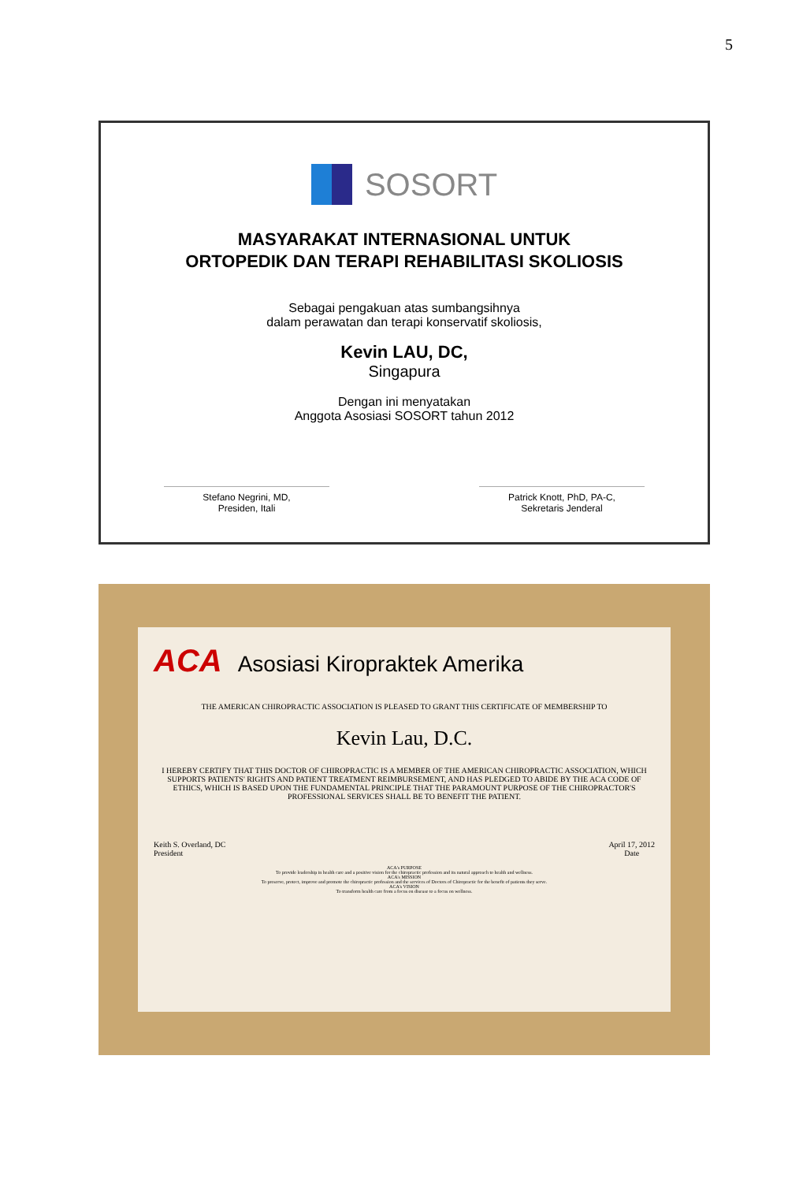5
SOSORT
MASYARAKAT INTERNASIONAL UNTUK
ORTOPEDIK DAN TERAPI REHABILITASI SKOLIOSIS
Sebagai pengakuan atas sumbangsihnya
dalam perawatan dan terapi konservatif skoliosis,
Kevin LAU, DC,
Singapura
Dengan ini menyatakan
Anggota Asosiasi SOSORT tahun 2012
Stefano Negrini, MD,
Presiden, Itali
Patrick Knott, PhD, PA-C,
Sekretaris Jenderal
ACA Asosiasi Kiropraktek Amerika
THE AMERICAN CHIROPRACTIC ASSOCIATION IS PLEASED TO GRANT THIS CERTIFICATE OF MEMBERSHIP TO
Kevin Lau, D.C.
I HEREBY CERTIFY THAT THIS DOCTOR OF CHIROPRACTIC IS A MEMBER OF THE AMERICAN CHIROPRACTIC ASSOCIATION, WHICH SUPPORTS PATIENTS' RIGHTS AND PATIENT TREATMENT REIMBURSEMENT, AND HAS PLEDGED TO ABIDE BY THE ACA CODE OF ETHICS, WHICH IS BASED UPON THE FUNDAMENTAL PRINCIPLE THAT THE PARAMOUNT PURPOSE OF THE CHIROPRACTOR'S PROFESSIONAL SERVICES SHALL BE TO BENEFIT THE PATIENT.
Keith S. Overland, DC
President
April 17, 2012
Date
ACA's PURPOSE
To provide leadership in health care and a positive vision for the chiropractic profession and its natural approach to health and wellness.
ACA's MISSION
To preserve, protect, improve and promote the chiropractic profession and the services of Doctors of Chiropractic for the benefit of patients they serve.
ACA's VISION
To transform health care from a focus on disease to a focus on wellness.